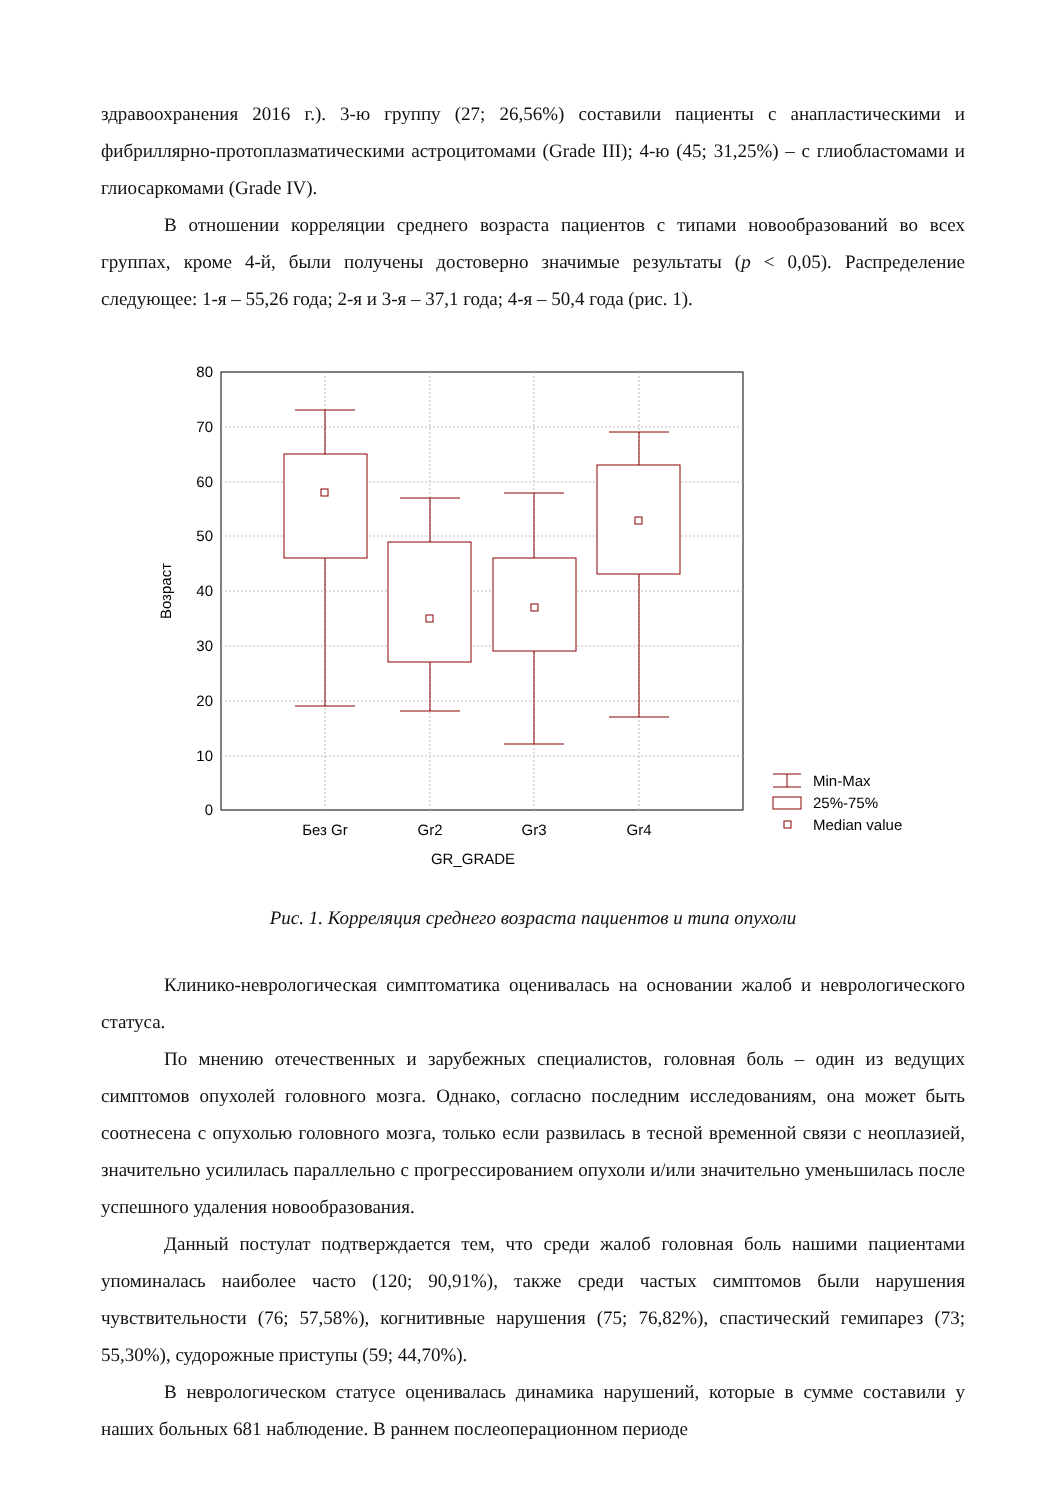здравоохранения 2016 г.). 3-ю группу (27; 26,56%) составили пациенты с анапластическими и фибриллярно-протоплазматическими астроцитомами (Grade III); 4-ю (45; 31,25%) – с глиобластомами и глиосаркомами (Grade IV).
В отношении корреляции среднего возраста пациентов с типами новообразований во всех группах, кроме 4-й, были получены достоверно значимые результаты (p < 0,05). Распределение следующее: 1-я – 55,26 года; 2-я и 3-я – 37,1 года; 4-я – 50,4 года (рис. 1).
80
70
60
50
40
30
20
10
0
Без Gr
Gr2
Gr3
Gr4
GR_GRADE
Возраст
Min-Max
25%-75%
Median value
Рис. 1. Корреляция среднего возраста пациентов и типа опухоли
Клинико-неврологическая симптоматика оценивалась на основании жалоб и неврологического статуса.
По мнению отечественных и зарубежных специалистов, головная боль – один из ведущих симптомов опухолей головного мозга. Однако, согласно последним исследованиям, она может быть соотнесена с опухолью головного мозга, только если развилась в тесной временной связи с неоплазией, значительно усилилась параллельно с прогрессированием опухоли и/или значительно уменьшилась после успешного удаления новообразования.
Данный постулат подтверждается тем, что среди жалоб головная боль нашими пациентами упоминалась наиболее часто (120; 90,91%), также среди частых симптомов были нарушения чувствительности (76; 57,58%), когнитивные нарушения (75; 76,82%), спастический гемипарез (73; 55,30%), судорожные приступы (59; 44,70%).
В неврологическом статусе оценивалась динамика нарушений, которые в сумме составили у наших больных 681 наблюдение. В раннем послеоперационном периоде